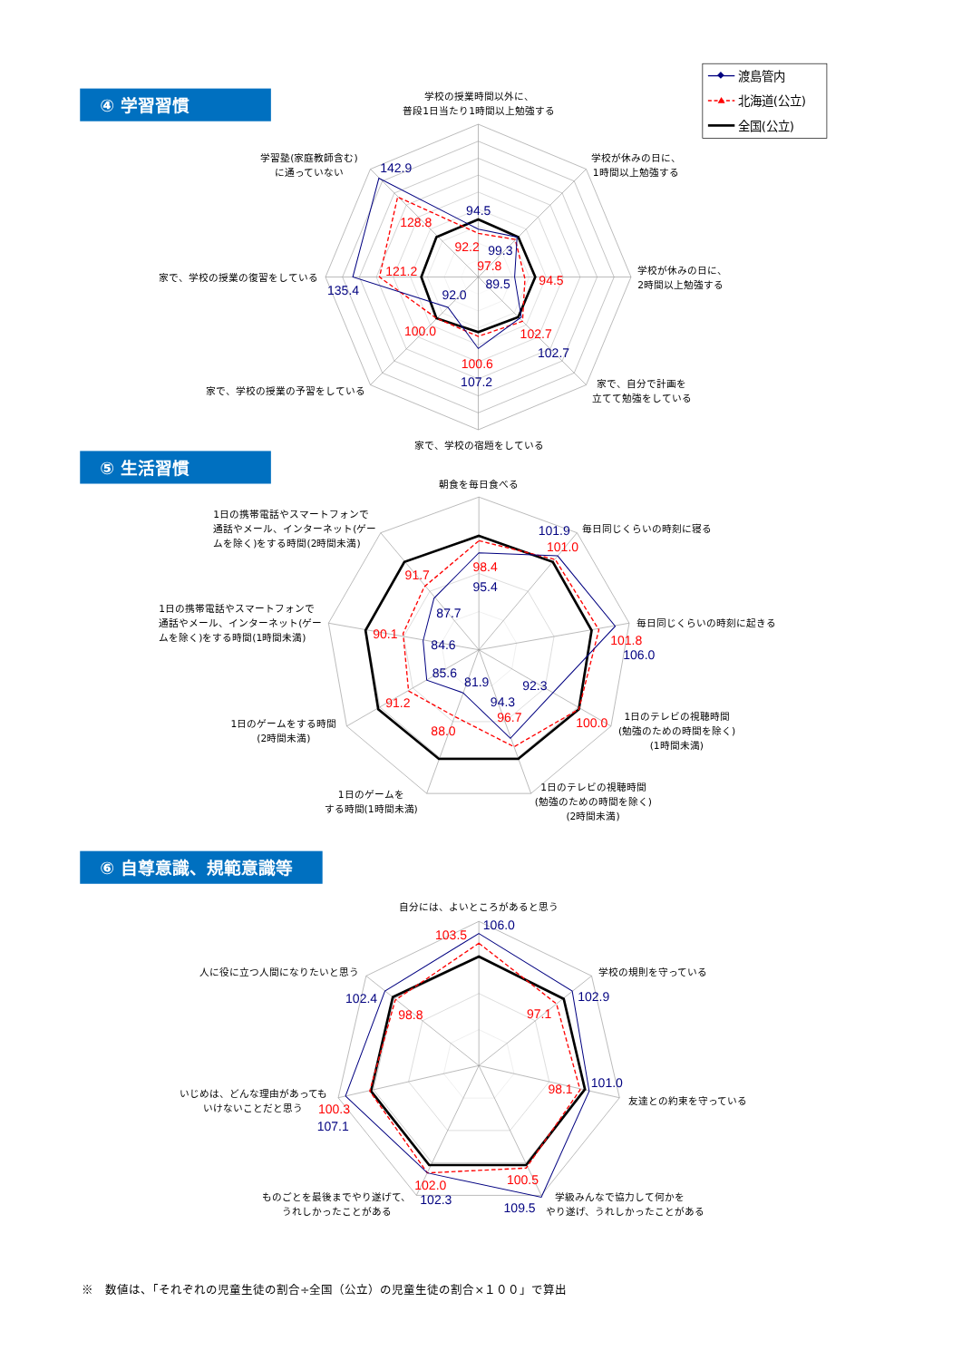渡島管内
北海道(公立)
全国(公立)
④ 学習習慣
学校の授業時間以外に、
普段1日当たり1時間以上勉強する
学校が休みの日に、
1時間以上勉強する
学校が休みの日に、
2時間以上勉強する
家で、自分で計画を
立てて勉強をしている
家で、学校の宿題をしている
家で、学校の授業の予習をしている
家で、学校の授業の復習をしている
学習塾(家庭教師含む)
に通っていない
142.9
128.8
94.5
92.2
99.3
97.8
89.5
94.5
102.7
102.7
100.6
107.2
92.0
100.0
121.2
135.4
⑤ 生活習慣
朝食を毎日食べる
毎日同じくらいの時刻に寝る
毎日同じくらいの時刻に起きる
1日のテレビの視聴時間
(勉強のための時間を除く)
(1時間未満)
1日のテレビの視聴時間
(勉強のための時間を除く)
(2時間未満)
1日のゲームを
する時間(1時間未満)
1日のゲームをする時間
(2時間未満)
1日の携帯電話やスマートフォンで
通話やメール、インターネット(ゲー
ムを除く)をする時間(1時間未満)
1日の携帯電話やスマートフォンで
通話やメール、インターネット(ゲー
ムを除く)をする時間(2時間未満)
101.9
101.0
98.4
95.4
101.8
106.0
92.3
100.0
94.3
96.7
81.9
88.0
85.6
91.2
84.6
90.1
87.7
91.7
⑥ 自尊意識、規範意識等
自分には、よいところがあると思う
学校の規則を守っている
友達との約束を守っている
学級みんなで協力して何かを
やり遂げ、うれしかったことがある
ものごとを最後までやり遂げて、
うれしかったことがある
いじめは、どんな理由があっても
いけないことだと思う
人に役に立つ人間になりたいと思う
103.5
106.0
102.9
97.1
101.0
98.1
100.5
109.5
102.0
102.3
100.3
107.1
102.4
98.8
※　数値は、「それぞれの児童生徒の割合÷全国（公立）の児童生徒の割合×１００」で算出